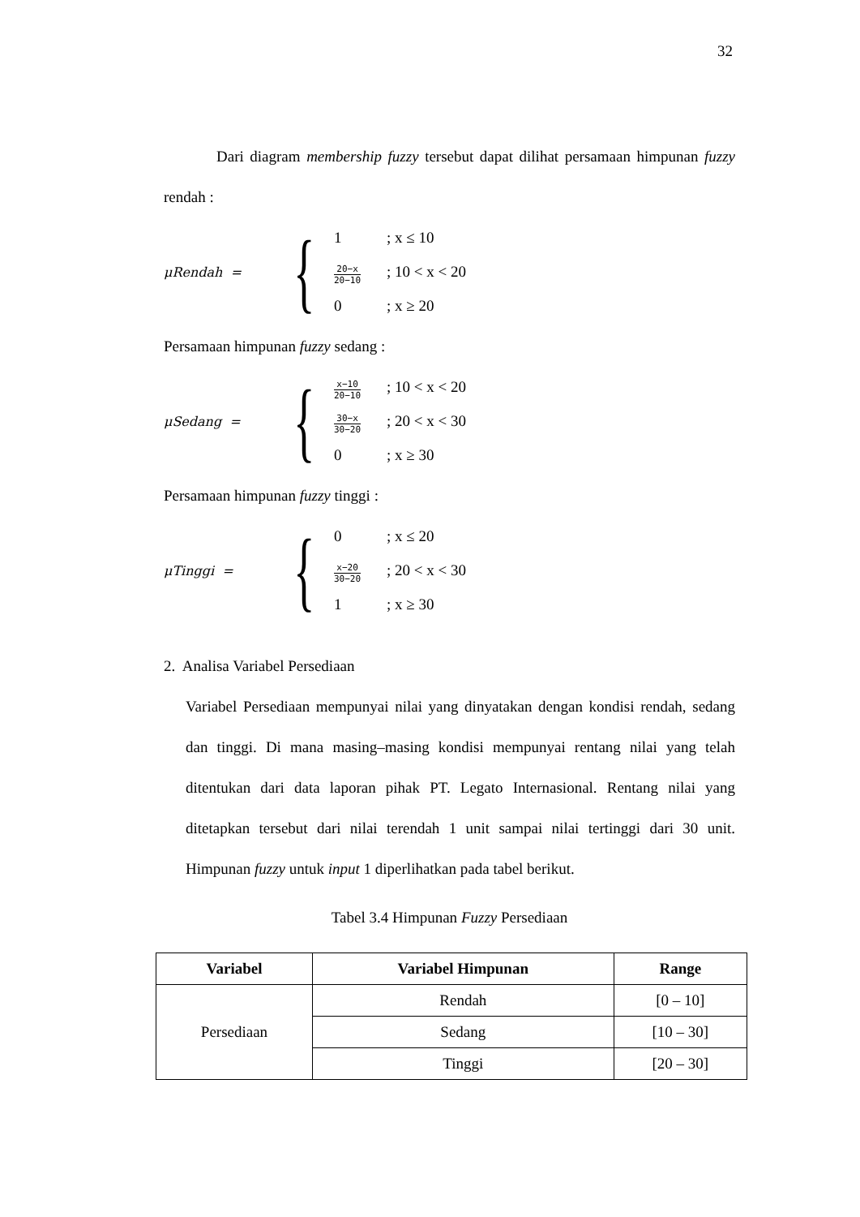32
Dari diagram membership fuzzy tersebut dapat dilihat persamaan himpunan fuzzy rendah :
μRendah =
{
1; x ≤ 10
20−x 20−10; 10 < x < 20
0; x ≥ 20
Persamaan himpunan fuzzy sedang :
μSedang =
{
x−10 20−10; 10 < x < 20
30−x 30−20; 20 < x < 30
0; x ≥ 30
Persamaan himpunan fuzzy tinggi :
μTinggi =
{
0; x ≤ 20
x−20 30−20; 20 < x < 30
1; x ≥ 30
2. Analisa Variabel Persediaan
Variabel Persediaan mempunyai nilai yang dinyatakan dengan kondisi rendah, sedang dan tinggi. Di mana masing–masing kondisi mempunyai rentang nilai yang telah ditentukan dari data laporan pihak PT. Legato Internasional. Rentang nilai yang ditetapkan tersebut dari nilai terendah 1 unit sampai nilai tertinggi dari 30 unit. Himpunan fuzzy untuk input 1 diperlihatkan pada tabel berikut.
Tabel 3.4 Himpunan Fuzzy Persediaan
| Variabel | Variabel Himpunan | Range |
| --- | --- | --- |
| Persediaan | Rendah | [0 – 10] |
| | Sedang | [10 – 30] |
| | Tinggi | [20 – 30] |